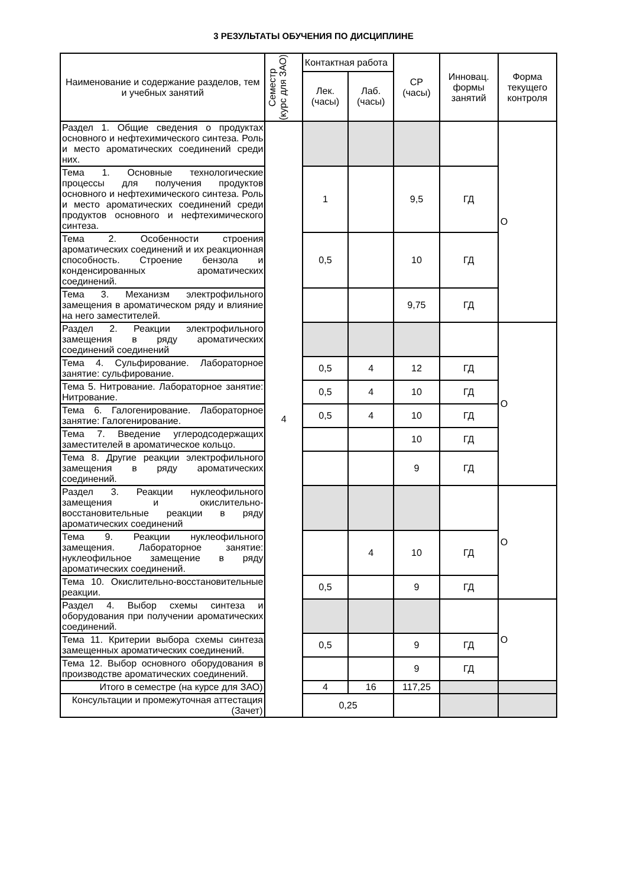3 РЕЗУЛЬТАТЫ ОБУЧЕНИЯ ПО ДИСЦИПЛИНЕ
| Наименование и содержание разделов, тем и учебных занятий | Семестр (курс для ЗАО) | Контактная работа | | СР (часы) | Инновац. формы занятий | Форма текущего контроля |
| --- | --- | --- | --- | --- | --- | --- |
| | | Лек. (часы) | Лаб. (часы) | | | |
| Раздел 1. Общие сведения о продуктах основного и нефтехимического синтеза. Роль и место ароматических соединений среди них. | 4 | | | | | О |
| Тема 1. Основные технологические процессы для получения продуктов основного и нефтехимического синтеза. Роль и место ароматических соединений среди продуктов основного и нефтехимического синтеза. | | 1 | | 9,5 | ГД | |
| Тема 2. Особенности строения ароматических соединений и их реакционная способность. Строение бензола и конденсированных ароматических соединений. | | 0,5 | | 10 | ГД | |
| Тема 3. Механизм электрофильного замещения в ароматическом ряду и влияние на него заместителей. | | | | 9,75 | ГД | |
| Раздел 2. Реакции электрофильного замещения в ряду ароматических соединений соединений | | | | | | О |
| Тема 4. Сульфирование. Лабораторное занятие: сульфирование. | | 0,5 | 4 | 12 | ГД | |
| Тема 5. Нитрование. Лабораторное занятие: Нитрование. | | 0,5 | 4 | 10 | ГД | |
| Тема 6. Галогенирование. Лабораторное занятие: Галогенирование. | | 0,5 | 4 | 10 | ГД | |
| Тема 7. Введение углеродсодержащих заместителей в ароматическое кольцо. | | | | 10 | ГД | |
| Тема 8. Другие реакции электрофильного замещения в ряду ароматических соединений. | | | | 9 | ГД | |
| Раздел 3. Реакции нуклеофильного замещения и окислительно-восстановительные реакции в ряду ароматических соединений | | | | | | О |
| Тема 9. Реакции нуклеофильного замещения. Лабораторное занятие: нуклеофильное замещение в ряду ароматических соединений. | | | 4 | 10 | ГД | |
| Тема 10. Окислительно-восстановительные реакции. | | 0,5 | | 9 | ГД | |
| Раздел 4. Выбор схемы синтеза и оборудования при получении ароматических соединений. | | | | | | О |
| Тема 11. Критерии выбора схемы синтеза замещенных ароматических соединений. | | 0,5 | | 9 | ГД | |
| Тема 12. Выбор основного оборудования в производстве ароматических соединений. | | | | 9 | ГД | |
| Итого в семестре (на курсе для ЗАО) | | 4 | 16 | 117,25 | | |
| Консультации и промежуточная аттестация (Зачет) | | 0,25 | | | | |